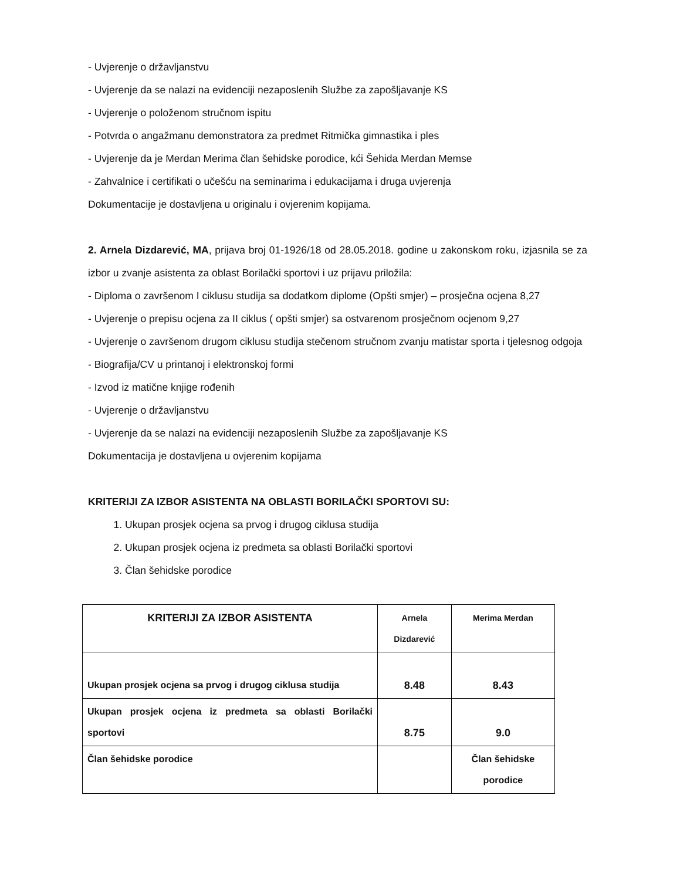- Uvjerenje o državljanstvu
- Uvjerenje da se nalazi na evidenciji nezaposlenih Službe za zapošljavanje KS
- Uvjerenje o položenom stručnom ispitu
- Potvrda o angažmanu demonstratora za predmet Ritmička gimnastika i ples
- Uvjerenje da je Merdan Merima član šehidske porodice, kći Šehida Merdan Memse
- Zahvalnice i certifikati o učešću na seminarima i edukacijama i druga uvjerenja
Dokumentacije je dostavljena u originalu i ovjerenim kopijama.
2. Arnela Dizdarević, MA, prijava broj 01-1926/18 od 28.05.2018. godine u zakonskom roku, izjasnila se za izbor u zvanje asistenta za oblast Borilački sportovi i uz prijavu priložila:
- Diploma o završenom I ciklusu studija sa dodatkom diplome (Opšti smjer) – prosječna ocjena 8,27
- Uvjerenje o prepisu ocjena za II ciklus ( opšti smjer) sa ostvarenom prosječnom ocjenom 9,27
- Uvjerenje o završenom drugom ciklusu studija stečenom stručnom zvanju matistar sporta i tjelesnog odgoja
- Biografija/CV u printanoj i elektronskoj formi
- Izvod iz matične knjige rođenih
- Uvjerenje o državljanstvu
- Uvjerenje da se nalazi na evidenciji nezaposlenih Službe za zapošljavanje KS
Dokumentacija je dostavljena u ovjerenim kopijama
KRITERIJI ZA IZBOR ASISTENTA NA OBLASTI BORILAČKI SPORTOVI SU:
1. Ukupan prosjek ocjena sa prvog i drugog ciklusa studija
2. Ukupan prosjek ocjena iz predmeta sa oblasti Borilački sportovi
3. Član šehidske porodice
| KRITERIJI ZA IZBOR ASISTENTA | Arnela Dizdarević | Merima Merdan |
| --- | --- | --- |
| Ukupan prosjek ocjena sa prvog i drugog ciklusa studija | 8.48 | 8.43 |
| Ukupan prosjek ocjena iz predmeta sa oblasti Borilački sportovi | 8.75 | 9.0 |
| Član šehidske porodice | | Član šehidske porodice |